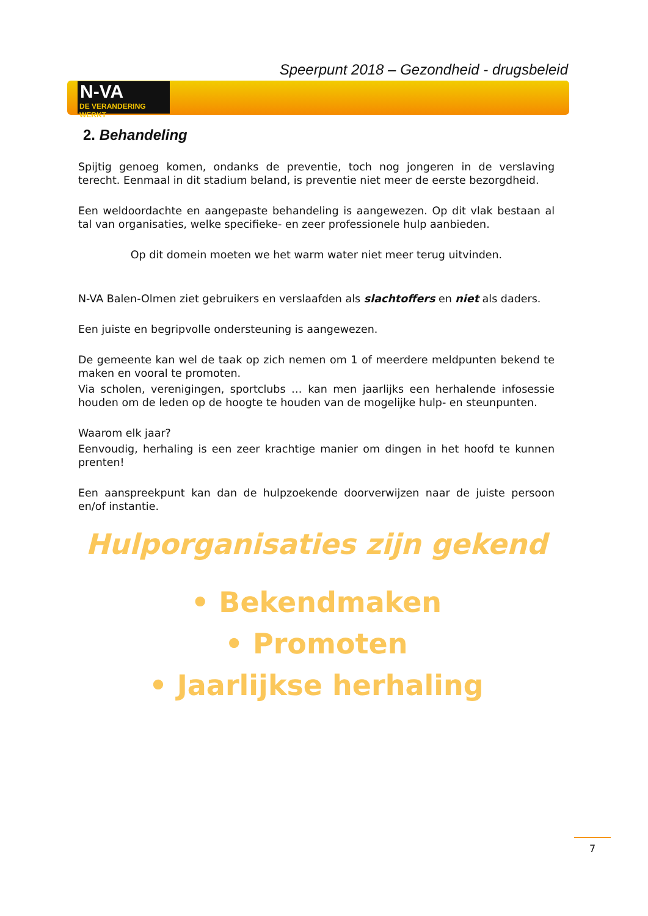Speerpunt 2018 – Gezondheid - drugsbeleid |
N-VA
DE VERANDERING WERKT
2. Behandeling
Spijtig genoeg komen, ondanks de preventie, toch nog jongeren in de verslaving terecht. Eenmaal in dit stadium beland, is preventie niet meer de eerste bezorgdheid.
Een weldoordachte en aangepaste behandeling is aangewezen. Op dit vlak bestaan al tal van organisaties, welke specifieke- en zeer professionele hulp aanbieden.
Op dit domein moeten we het warm water niet meer terug uitvinden.
N-VA Balen-Olmen ziet gebruikers en verslaafden als slachtoffers en niet als daders.
Een juiste en begripvolle ondersteuning is aangewezen.
De gemeente kan wel de taak op zich nemen om 1 of meerdere meldpunten bekend te maken en vooral te promoten.
Via scholen, verenigingen, sportclubs … kan men jaarlijks een herhalende infosessie houden om de leden op de hoogte te houden van de mogelijke hulp- en steunpunten.
Waarom elk jaar?
Eenvoudig, herhaling is een zeer krachtige manier om dingen in het hoofd te kunnen prenten!
Een aanspreekpunt kan dan de hulpzoekende doorverwijzen naar de juiste persoon en/of instantie.
Hulporganisaties zijn gekend
• Bekendmaken
• Promoten
• Jaarlijkse herhaling
7